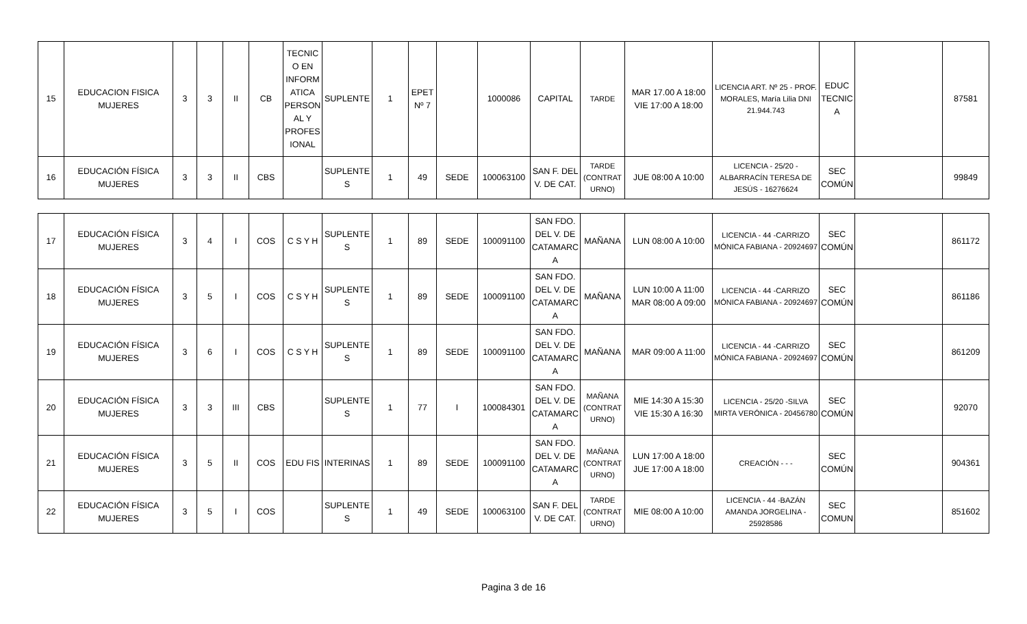| 15 | EDUCACION FISICA MUJERES | 3 | 3 | II | CB | TECNICO EN INFORMATICA PERSONAL Y PROFESIONAL | SUPLENTE | 1 | EPET Nº 7 | | 1000086 | CAPITAL | TARDE | MAR 17.00 A 18:00 VIE 17:00 A 18:00 | LICENCIA ART. Nº 25 - PROF. MORALES, María Lilia DNI 21.944.743 | EDUC TECNICA | | 87581 |
| 16 | EDUCACIÓN FÍSICA MUJERES | 3 | 3 | II | CBS | | SUPLENTES | 1 | 49 | SEDE | 100063100 | SAN F. DEL V. DE CAT. | TARDE (CONTRATURNO) | JUE 08:00 A 10:00 | LICENCIA - 25/20 - ALBARRACÍN TERESA DE JESÚS - 16276624 | SEC COMÚN | | 99849 |
| 17 | EDUCACIÓN FÍSICA MUJERES | 3 | 4 | I | COS | C S Y H | SUPLENTES | 1 | 89 | SEDE | 100091100 | SAN FDO. DEL V. DE CATAMARCA | MAÑANA | LUN 08:00 A 10:00 | LICENCIA - 44 -CARRIZO MÓNICA FABIANA - 20924697 | SEC COMÚN | | 861172 |
| 18 | EDUCACIÓN FÍSICA MUJERES | 3 | 5 | I | COS | C S Y H | SUPLENTES | 1 | 89 | SEDE | 100091100 | SAN FDO. DEL V. DE CATAMARCA | MAÑANA | LUN 10:00 A 11:00 MAR 08:00 A 09:00 | LICENCIA - 44 -CARRIZO MÓNICA FABIANA - 20924697 | SEC COMÚN | | 861186 |
| 19 | EDUCACIÓN FÍSICA MUJERES | 3 | 6 | I | COS | C S Y H | SUPLENTES | 1 | 89 | SEDE | 100091100 | SAN FDO. DEL V. DE CATAMARCA | MAÑANA | MAR 09:00 A 11:00 | LICENCIA - 44 -CARRIZO MÓNICA FABIANA - 20924697 | SEC COMÚN | | 861209 |
| 20 | EDUCACIÓN FÍSICA MUJERES | 3 | 3 | III | CBS | | SUPLENTES | 1 | 77 | I | 100084301 | SAN FDO. DEL V. DE CATAMARCA | MAÑANA (CONTRATURNO) | MIE 14:30 A 15:30 VIE 15:30 A 16:30 | LICENCIA - 25/20 -SILVA MIRTA VERÓNICA - 20456780 | SEC COMÚN | | 92070 |
| 21 | EDUCACIÓN FÍSICA MUJERES | 3 | 5 | II | COS | EDU FIS | INTERINAS | 1 | 89 | SEDE | 100091100 | SAN FDO. DEL V. DE CATAMARCA | MAÑANA (CONTRATURNO) | LUN 17:00 A 18:00 JUE 17:00 A 18:00 | CREACIÓN - - - | SEC COMÚN | | 904361 |
| 22 | EDUCACIÓN FÍSICA MUJERES | 3 | 5 | I | COS | | SUPLENTES | 1 | 49 | SEDE | 100063100 | SAN F. DEL V. DE CAT. | TARDE (CONTRATURNO) | MIE 08:00 A 10:00 | LICENCIA - 44 -BAZÁN AMANDA JORGELINA - 25928586 | SEC COMUN | | 851602 |
Pagina 3 de 16